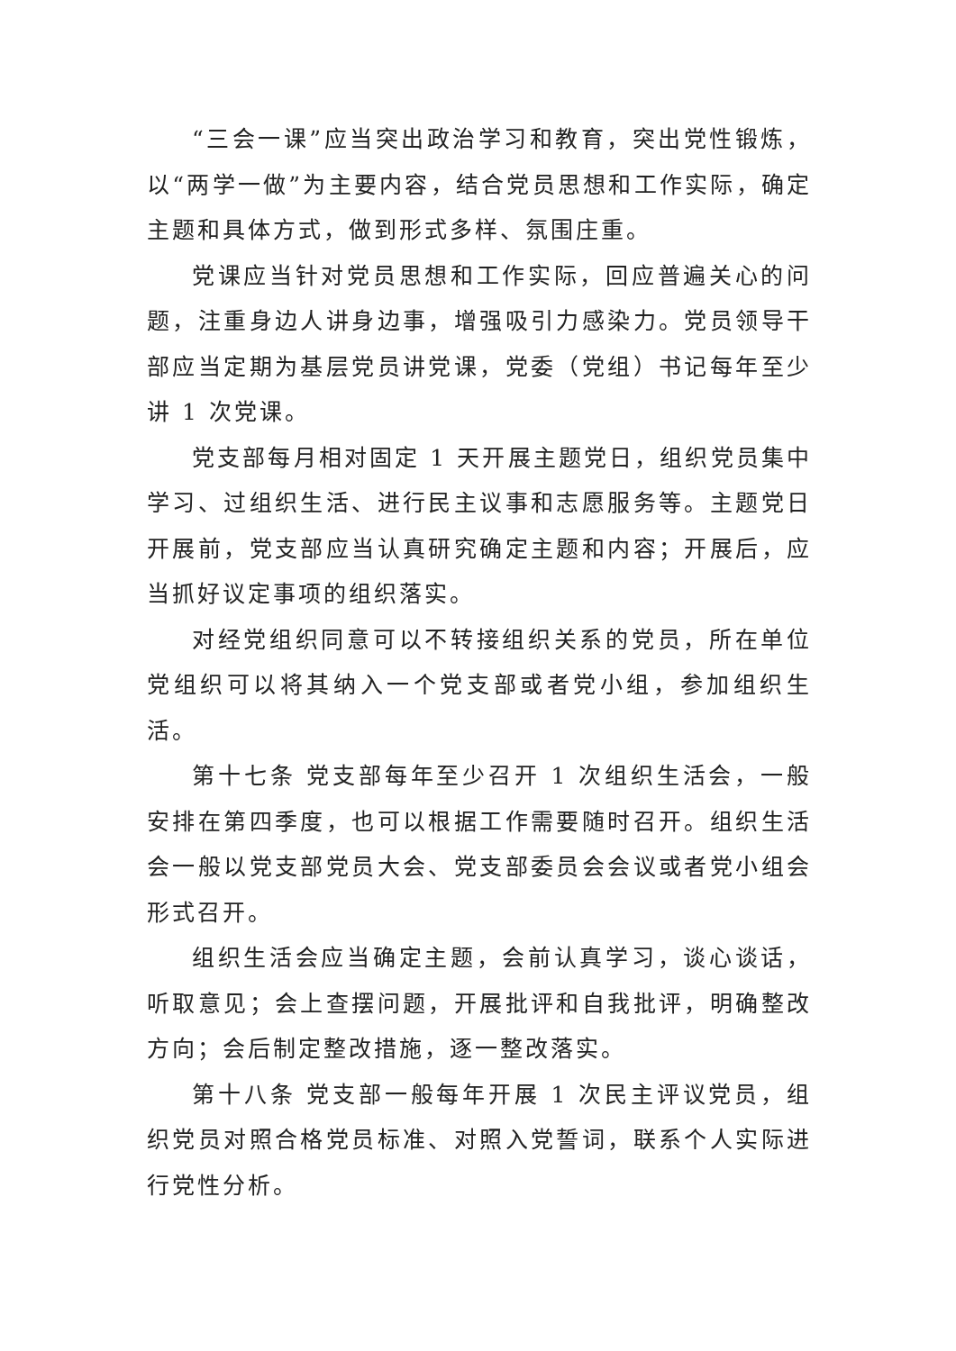“三会一课”应当突出政治学习和教育，突出党性锻炼，以“两学一做”为主要内容，结合党员思想和工作实际，确定主题和具体方式，做到形式多样、氛围庄重。
党课应当针对党员思想和工作实际，回应普遍关心的问题，注重身边人讲身边事，增强吸引力感染力。党员领导干部应当定期为基层党员讲党课，党委（党组）书记每年至少讲 1 次党课。
党支部每月相对固定 1 天开展主题党日，组织党员集中学习、过组织生活、进行民主议事和志愿服务等。主题党日开展前，党支部应当认真研究确定主题和内容；开展后，应当抓好议定事项的组织落实。
对经党组织同意可以不转接组织关系的党员，所在单位党组织可以将其纳入一个党支部或者党小组，参加组织生活。
第十七条 党支部每年至少召开 1 次组织生活会，一般安排在第四季度，也可以根据工作需要随时召开。组织生活会一般以党支部党员大会、党支部委员会会议或者党小组会形式召开。
组织生活会应当确定主题，会前认真学习，谈心谈话，听取意见；会上查摆问题，开展批评和自我批评，明确整改方向；会后制定整改措施，逐一整改落实。
第十八条 党支部一般每年开展 1 次民主评议党员，组织党员对照合格党员标准、对照入党誓词，联系个人实际进行党性分析。